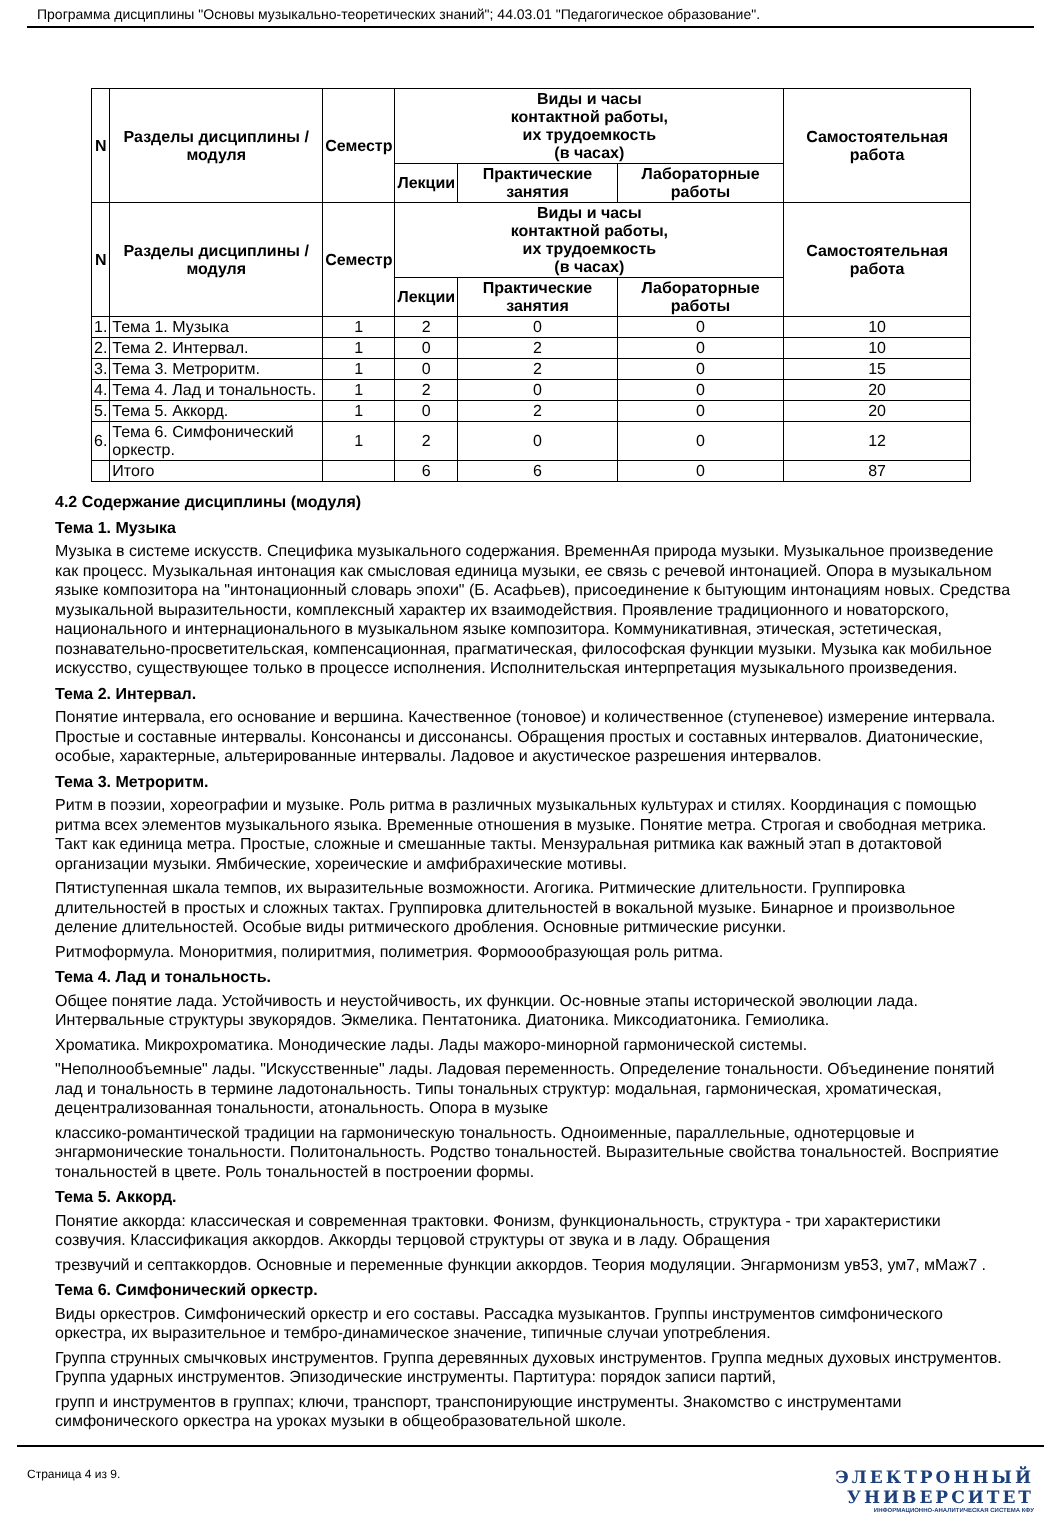Программа дисциплины "Основы музыкально-теоретических знаний"; 44.03.01 "Педагогическое образование".
| N | Разделы дисциплины / модуля | Семестр | Виды и часы контактной работы, их трудоемкость (в часах) | | | Самостоятельная работа |
| --- | --- | --- | --- | --- | --- | --- |
| | | | Лекции | Практические занятия | Лабораторные работы | |
| N | Разделы дисциплины / модуля | Семестр | Виды и часы контактной работы, их трудоемкость (в часах) | | | Самостоятельная работа |
| | | | Лекции | Практические занятия | Лабораторные работы | |
| 1. | Тема 1. Музыка | 1 | 2 | 0 | 0 | 10 |
| 2. | Тема 2. Интервал. | 1 | 0 | 2 | 0 | 10 |
| 3. | Тема 3. Метроритм. | 1 | 0 | 2 | 0 | 15 |
| 4. | Тема 4. Лад и тональность. | 1 | 2 | 0 | 0 | 20 |
| 5. | Тема 5. Аккорд. | 1 | 0 | 2 | 0 | 20 |
| 6. | Тема 6. Симфонический оркестр. | 1 | 2 | 0 | 0 | 12 |
| | Итого | | 6 | 6 | 0 | 87 |
4.2 Содержание дисциплины (модуля)
Тема 1. Музыка
Музыка в системе искусств. Специфика музыкального содержания. ВременнАя природа музыки. Музыкальное произведение как процесс. Музыкальная интонация как смысловая единица музыки, ее связь с речевой интонацией. Опора в музыкальном языке композитора на "интонационный словарь эпохи" (Б. Асафьев), присоединение к бытующим интонациям новых. Средства музыкальной выразительности, комплексный характер их взаимодействия. Проявление традиционного и новаторского, национального и интернационального в музыкальном языке композитора. Коммуникативная, этическая, эстетическая, познавательно-просветительская, компенсационная, прагматическая, философская функции музыки. Музыка как мобильное искусство, существующее только в процессе исполнения. Исполнительская интерпретация музыкального произведения.
Тема 2. Интервал.
Понятие интервала, его основание и вершина. Качественное (тоновое) и количественное (ступеневое) измерение интервала. Простые и составные интервалы. Консонансы и диссонансы. Обращения простых и составных интервалов. Диатонические, особые, характерные, альтерированные интервалы. Ладовое и акустическое разрешения интервалов.
Тема 3. Метроритм.
Ритм в поэзии, хореографии и музыке. Роль ритма в различных музыкальных культурах и стилях. Координация с помощью ритма всех элементов музыкального языка. Временные отношения в музыке. Понятие метра. Строгая и свободная метрика. Такт как единица метра. Простые, сложные и смешанные такты. Мензуральная ритмика как важный этап в дотактовой организации музыки. Ямбические, хореические и амфибрахические мотивы.
Пятиступенная шкала темпов, их выразительные возможности. Агогика. Ритмические длительности. Группировка длительностей в простых и сложных тактах. Группировка длительностей в вокальной музыке. Бинарное и произвольное деление длительностей. Особые виды ритмического дробления. Основные ритмические рисунки.
Ритмоформула. Монори­тмия, полиритмия, полиметрия. Формоообразующая роль ритма.
Тема 4. Лад и тональность.
Общее понятие лада. Устойчивость и неустойчивость, их функции. Ос-новные этапы исторической эволюции лада. Интервальные структуры звукорядов. Экмелика. Пентатоника. Диатоника. Миксодиатоника. Гемиолика.
Хроматика. Микрохроматика. Монодические лады. Лады мажоро-минорной гармонической системы.
"Неполнообъемные" лады. "Искусственные" лады. Ладовая переменность. Определение тональности. Объединение понятий лад и тональность в термине ладотональность. Типы тональных структур: модальная, гармоническая, хроматическая, децентрализованная тональности, атональность. Опора в музыке
классико-романтической традиции на гармоническую тональность. Одноименные, параллельные, однотерцовые и энгармонические тональности. Политональность. Родство тональностей. Выразительные свойства тональностей. Восприятие тональностей в цвете. Роль тональностей в построении формы.
Тема 5. Аккорд.
Понятие аккорда: классическая и современная трактовки. Фонизм, функциональность, структура - три характеристики созвучия. Классификация аккордов. Аккорды терцовой структуры от звука и в ладу. Обращения
трезвучий и септаккордов. Основные и переменные функции аккордов. Теория модуляции. Энгармонизм ув53, ум7, мМаж7 .
Тема 6. Симфонический оркестр.
Виды оркестров. Симфонический оркестр и его составы. Рассадка музыкантов. Группы инструментов симфонического оркестра, их выразительное и тембро-динамическое значение, типичные случаи употребления.
Группа струнных смычковых инструментов. Группа деревянных духовых инструментов. Группа медных духовых инструментов. Группа ударных инструментов. Эпизодические инструменты. Партитура: порядок записи партий,
групп и инструментов в группах; ключи, транспорт, транспонирующие инструменты. Знакомство с инструментами симфонического оркестра на уроках музыки в общеобразовательной школе.
Страница 4 из 9.
ЭЛЕКТРОННЫЙ
УНИВЕРСИТЕТ
ИНФОРМАЦИОННО-АНАЛИТИЧЕСКАЯ СИСТЕМА КФУ